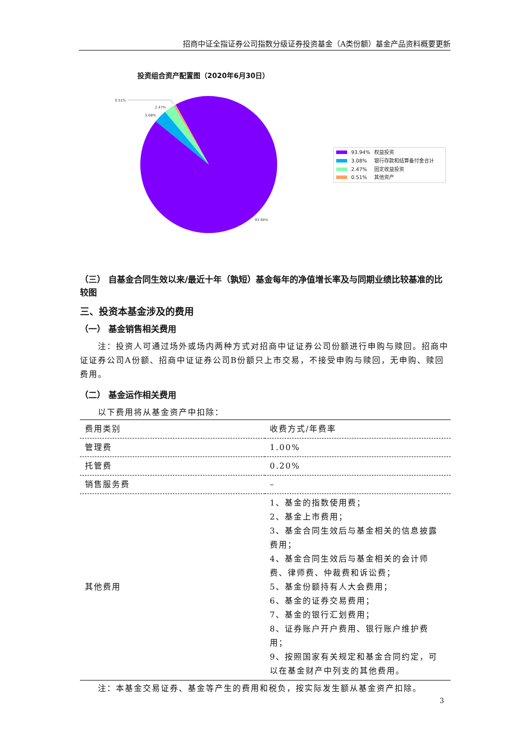招商中证全指证券公司指数分级证券投资基金（A类份额）基金产品资料概要更新
投资组合资产配置图（2020年6月30日）
0.51%
2.47%
3.08%
93.94%
93.94%
权益投资
3.08%
银行存款和结算备付金合计
2.47%
固定收益投资
0.51%
其他资产
（三） 自基金合同生效以来/最近十年（孰短）基金每年的净值增长率及与同期业绩比较基准的比较图
三、投资本基金涉及的费用
（一） 基金销售相关费用
注：投资人可通过场外或场内两种方式对招商中证证券公司份额进行申购与赎回。招商中证证券公司A份额、招商中证证券公司B份额只上市交易，不接受申购与赎回，无申购、赎回费用。
（二） 基金运作相关费用
以下费用将从基金资产中扣除：
| 费用类别 | 收费方式/年费率 |
| 管理费 | 1.00% |
| 托管费 | 0.20% |
| 销售服务费 | – |
| 其他费用 | 1、基金的指数使用费； 2、基金上市费用； 3、基金合同生效后与基金相关的信息披露费用； 4、基金合同生效后与基金相关的会计师费、律师费、仲裁费和诉讼费； 5、基金份额持有人大会费用； 6、基金的证券交易费用； 7、基金的银行汇划费用； 8、证券账户开户费用、银行账户维护费用； 9、按照国家有关规定和基金合同约定，可以在基金财产中列支的其他费用。 |
注：本基金交易证券、基金等产生的费用和税负，按实际发生额从基金资产扣除。
3